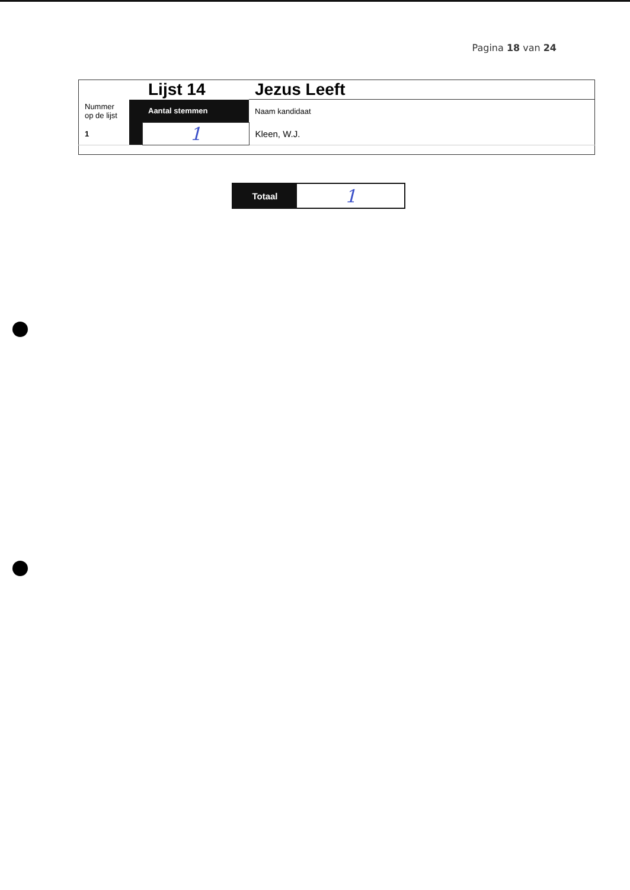Pagina 18 van 24
| | | Lijst 14 | Jezus Leeft |
| Nummer op de lijst | | Aantal stemmen | Naam kandidaat |
| 1 | | 1 | Kleen, W.J. |
Totaal
1